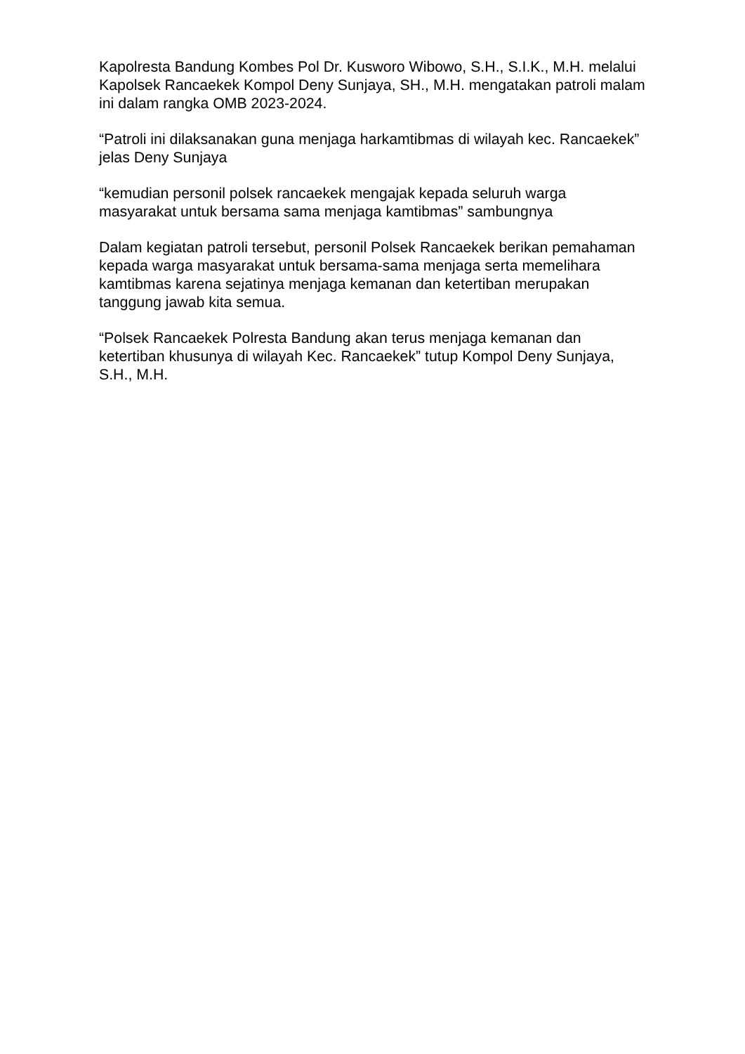Kapolresta Bandung Kombes Pol Dr. Kusworo Wibowo, S.H., S.I.K., M.H. melalui Kapolsek Rancaekek Kompol Deny Sunjaya, SH., M.H. mengatakan patroli malam ini dalam rangka OMB 2023-2024.
“Patroli ini dilaksanakan guna menjaga harkamtibmas di wilayah kec. Rancaekek” jelas Deny Sunjaya
“kemudian personil polsek rancaekek mengajak kepada seluruh warga masyarakat untuk bersama sama menjaga kamtibmas” sambungnya
Dalam kegiatan patroli tersebut, personil Polsek Rancaekek berikan pemahaman kepada warga masyarakat untuk bersama-sama menjaga serta memelihara kamtibmas karena sejatinya menjaga kemanan dan ketertiban merupakan tanggung jawab kita semua.
“Polsek Rancaekek Polresta Bandung akan terus menjaga kemanan dan ketertiban khusunya di wilayah Kec. Rancaekek” tutup Kompol Deny Sunjaya, S.H., M.H.